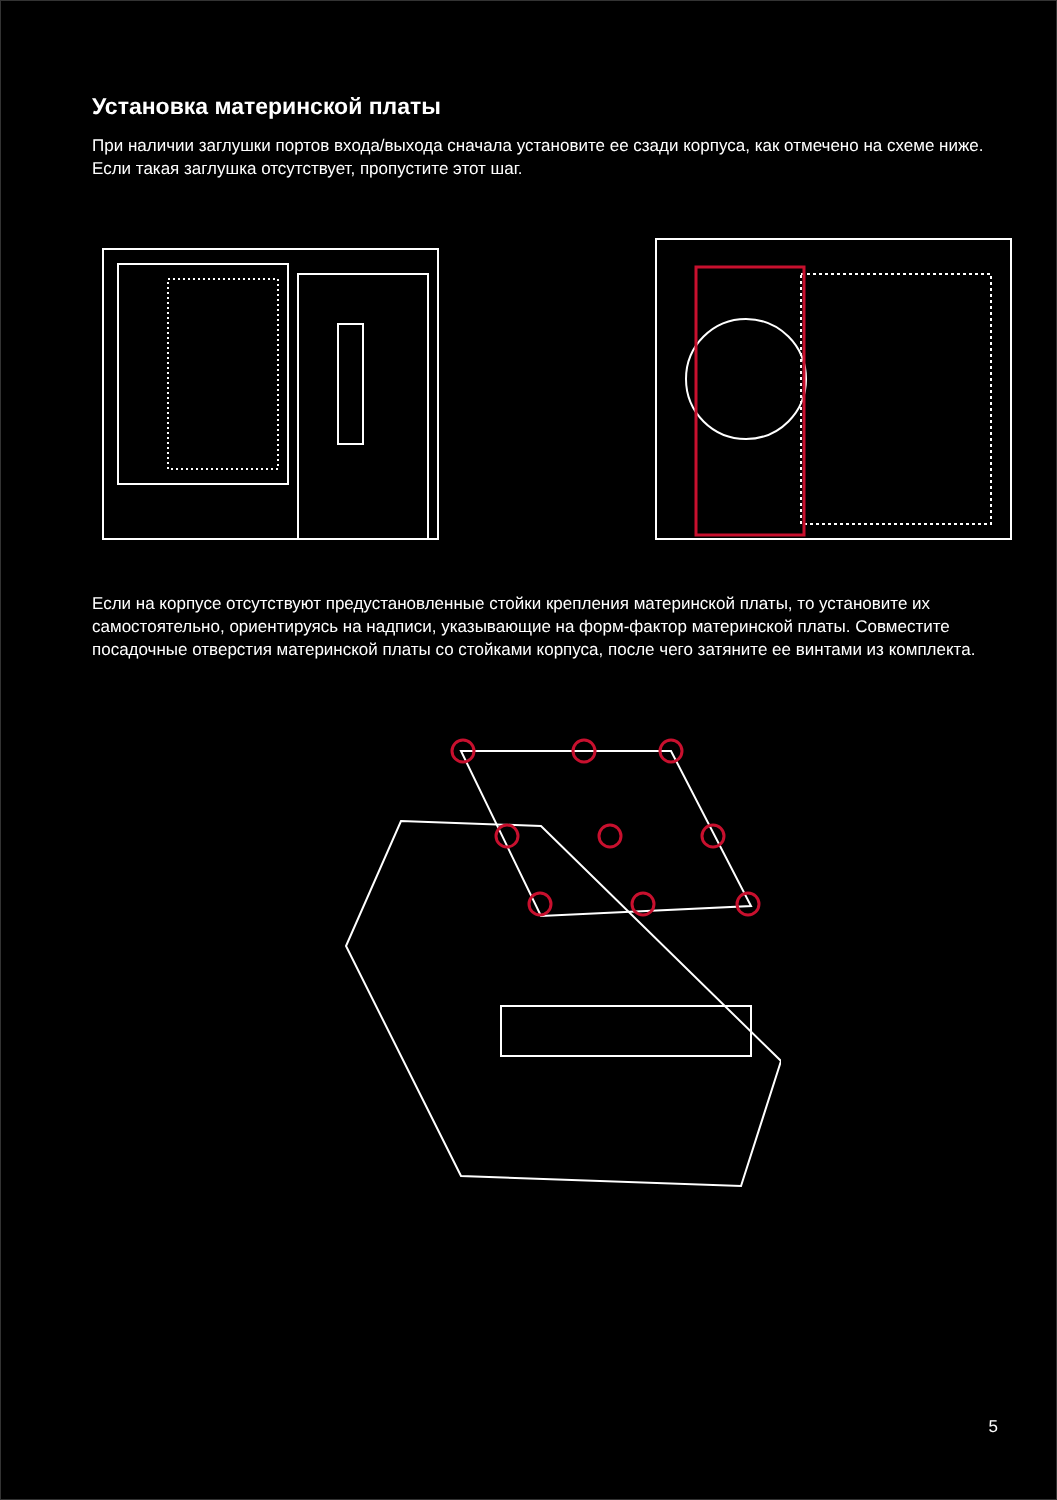Установка материнской платы
При наличии заглушки портов входа/выхода сначала установите ее сзади корпуса, как отмечено на схеме ниже. Если такая заглушка отсутствует, пропустите этот шаг.
Если на корпусе отсутствуют предустановленные стойки крепления материнской платы, то установите их самостоятельно, ориентируясь на надписи, указывающие на форм-фактор материнской платы. Совместите посадочные отверстия материнской платы со стойками корпуса, после чего затяните ее винтами из комплекта.
5